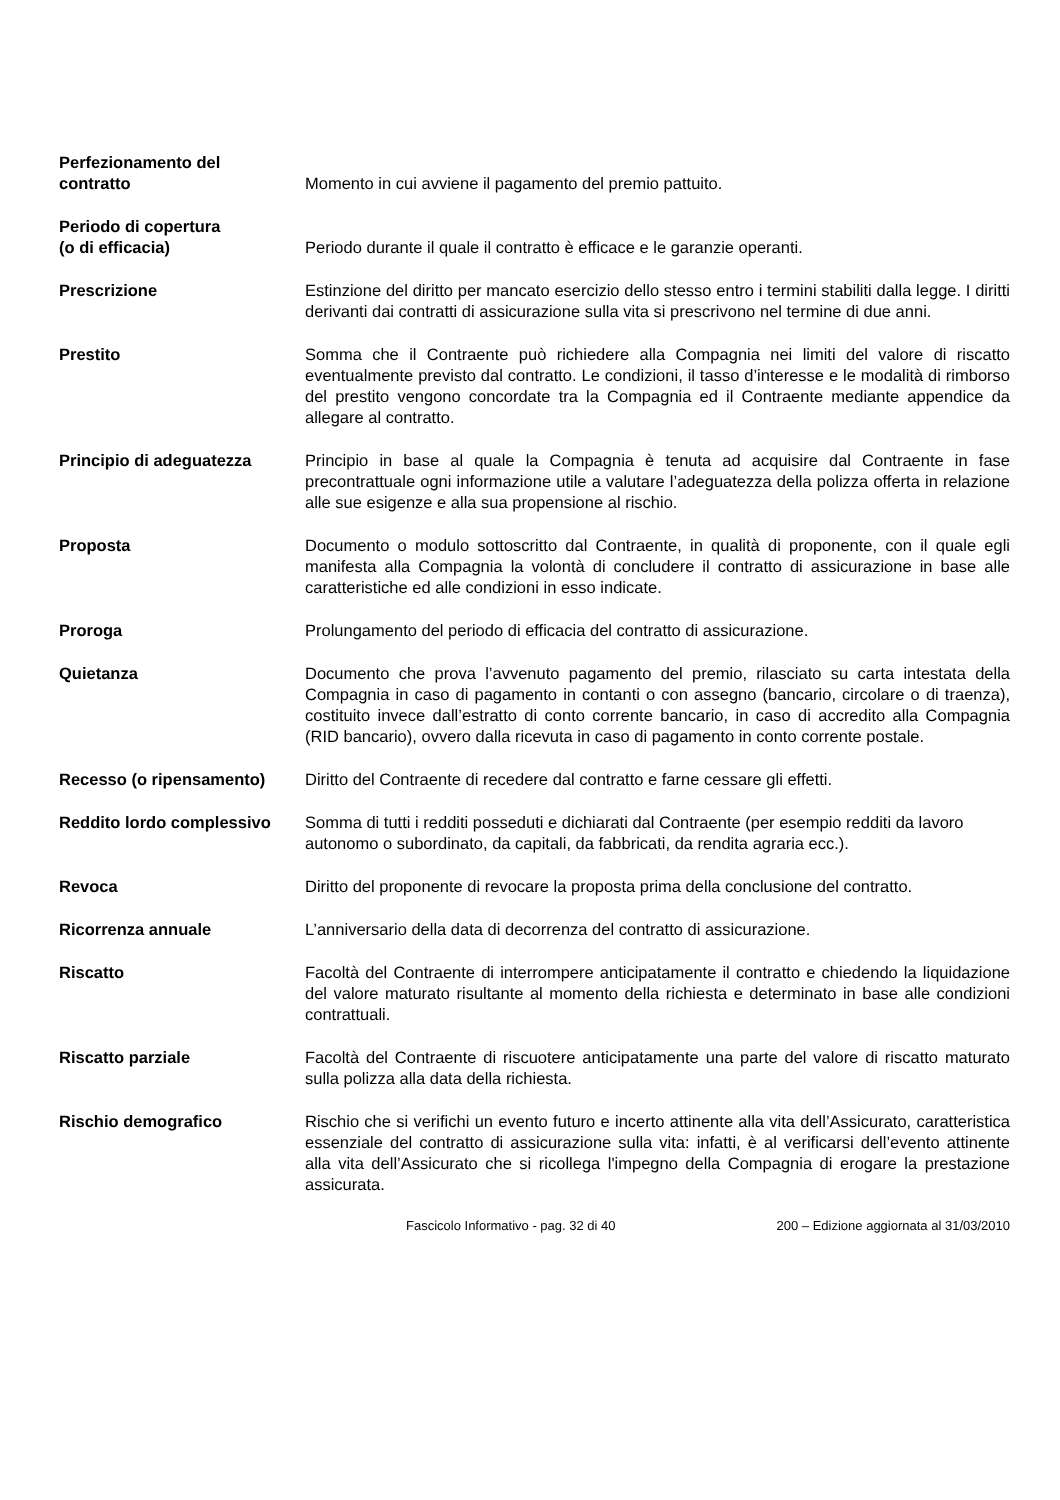Perfezionamento del
contratto
Momento in cui avviene il pagamento del premio pattuito.
Periodo di copertura
(o di efficacia)
Periodo durante il quale il contratto è efficace e le garanzie operanti.
Prescrizione Estinzione del diritto per mancato esercizio dello stesso entro i termini stabiliti dalla legge. I diritti derivanti dai contratti di assicurazione sulla vita si prescrivono nel termine di due anni.
Prestito Somma che il Contraente può richiedere alla Compagnia nei limiti del valore di riscatto eventualmente previsto dal contratto. Le condizioni, il tasso d’interesse e le modalità di rimborso del prestito vengono concordate tra la Compagnia ed il Contraente mediante appendice da allegare al contratto.
Principio di adeguatezza Principio in base al quale la Compagnia è tenuta ad acquisire dal Contraente in fase precontrattuale ogni informazione utile a valutare l’adeguatezza della polizza offerta in relazione alle sue esigenze e alla sua propensione al rischio.
Proposta Documento o modulo sottoscritto dal Contraente, in qualità di proponente, con il quale egli manifesta alla Compagnia la volontà di concludere il contratto di assicurazione in base alle caratteristiche ed alle condizioni in esso indicate.
Proroga Prolungamento del periodo di efficacia del contratto di assicurazione.
Quietanza Documento che prova l’avvenuto pagamento del premio, rilasciato su carta intestata della Compagnia in caso di pagamento in contanti o con assegno (bancario, circolare o di traenza), costituito invece dall’estratto di conto corrente bancario, in caso di accredito alla Compagnia (RID bancario), ovvero dalla ricevuta in caso di pagamento in conto corrente postale.
Recesso (o ripensamento) Diritto del Contraente di recedere dal contratto e farne cessare gli effetti.
Reddito lordo complessivo
Somma di tutti i redditi posseduti e dichiarati dal Contraente (per esempio redditi da lavoro autonomo o subordinato, da capitali, da fabbricati, da rendita agraria ecc.).
Revoca Diritto del proponente di revocare la proposta prima della conclusione del contratto.
Ricorrenza annuale L’anniversario della data di decorrenza del contratto di assicurazione.
Riscatto Facoltà del Contraente di interrompere anticipatamente il contratto e chiedendo la liquidazione del valore maturato risultante al momento della richiesta e determinato in base alle condizioni contrattuali.
Riscatto parziale Facoltà del Contraente di riscuotere anticipatamente una parte del valore di riscatto maturato sulla polizza alla data della richiesta.
Rischio demografico Rischio che si verifichi un evento futuro e incerto attinente alla vita dell’Assicurato, caratteristica essenziale del contratto di assicurazione sulla vita: infatti, è al verificarsi dell’evento attinente alla vita dell’Assicurato che si ricollega l'impegno della Compagnia di erogare la prestazione assicurata.
Fascicolo Informativo - pag. 32 di 40 200 – Edizione aggiornata al 31/03/2010